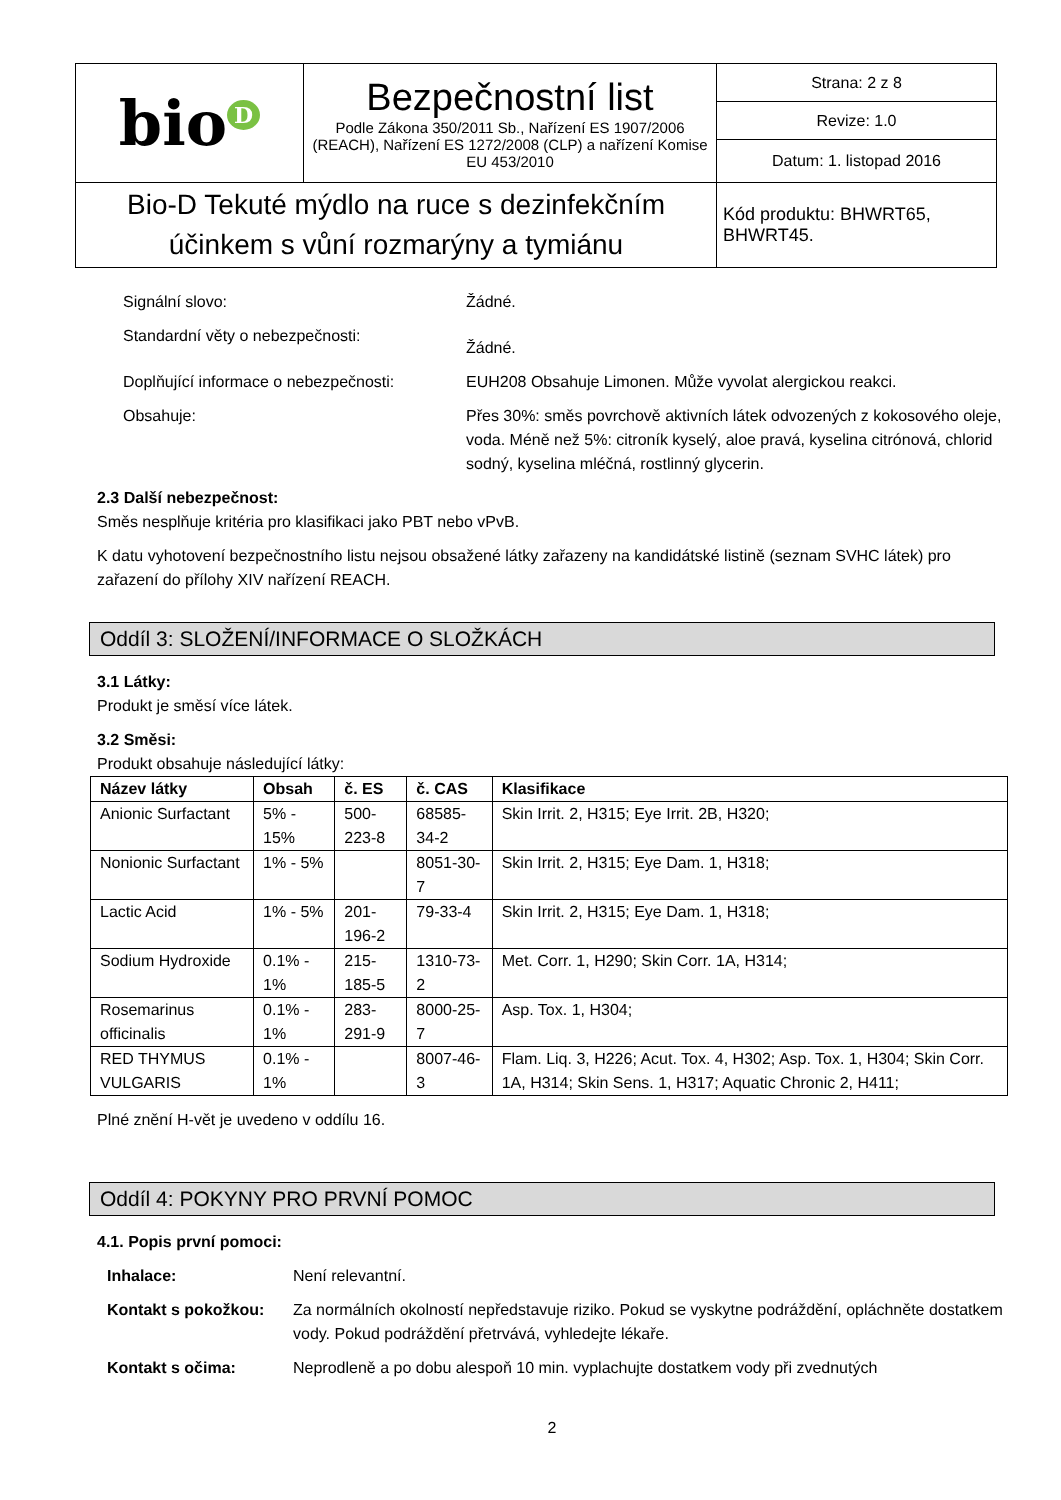| bio<sup>D</sup> | Bezpečnostní list Podle Zákona 350/2011 Sb., Nařízení ES 1907/2006 (REACH), Nařízení ES 1272/2008 (CLP) a nařízení Komise EU 453/2010 | Strana: 2 z 8 |
| | | Revize: 1.0 |
| | | Datum: 1. listopad 2016 |
| Bio-D Tekuté mýdlo na ruce s dezinfekčním účinkem s vůní rozmarýny a tymiánu | | Kód produktu: BHWRT65, BHWRT45. |
Signální slovo: Žádné.
Standardní věty o nebezpečnosti:
Žádné.
Doplňující informace o nebezpečnosti:
EUH208 Obsahuje Limonen. Může vyvolat alergickou reakci.
Obsahuje: Přes 30%: směs povrchově aktivních látek odvozených z kokosového oleje, voda. Méně než 5%: citroník kyselý, aloe pravá, kyselina citrónová, chlorid sodný, kyselina mléčná, rostlinný glycerin.
2.3 Další nebezpečnost:
Směs nesplňuje kritéria pro klasifikaci jako PBT nebo vPvB.
K datu vyhotovení bezpečnostního listu nejsou obsažené látky zařazeny na kandidátské listině (seznam SVHC látek) pro zařazení do přílohy XIV nařízení REACH.
Oddíl 3: SLOŽENÍ/INFORMACE O SLOŽKÁCH
3.1 Látky:
Produkt je směsí více látek.
3.2 Směsi:
Produkt obsahuje následující látky:
| Název látky | Obsah | č. ES | č. CAS | Klasifikace |
| --- | --- | --- | --- | --- |
| Anionic Surfactant | 5% - 15% | 500-223-8 | 68585-34-2 | Skin Irrit. 2, H315; Eye Irrit. 2B, H320; |
| Nonionic Surfactant | 1% - 5% | | 8051-30-7 | Skin Irrit. 2, H315; Eye Dam. 1, H318; |
| Lactic Acid | 1% - 5% | 201-196-2 | 79-33-4 | Skin Irrit. 2, H315; Eye Dam. 1, H318; |
| Sodium Hydroxide | 0.1% - 1% | 215-185-5 | 1310-73-2 | Met. Corr. 1, H290; Skin Corr. 1A, H314; |
| Rosemarinus officinalis | 0.1% - 1% | 283-291-9 | 8000-25-7 | Asp. Tox. 1, H304; |
| RED THYMUS VULGARIS | 0.1% - 1% | | 8007-46-3 | Flam. Liq. 3, H226; Acut. Tox. 4, H302; Asp. Tox. 1, H304; Skin Corr. 1A, H314; Skin Sens. 1, H317; Aquatic Chronic 2, H411; |
Plné znění H-vět je uvedeno v oddílu 16.
Oddíl 4: POKYNY PRO PRVNÍ POMOC
4.1. Popis první pomoci:
Inhalace: Není relevantní.
Kontakt s pokožkou: Za normálních okolností nepředstavuje riziko. Pokud se vyskytne podráždění, opláchněte dostatkem vody. Pokud podráždění přetrvává, vyhledejte lékaře.
Kontakt s očima: Neprodleně a po dobu alespoň 10 min. vyplachujte dostatkem vody při zvednutých
2